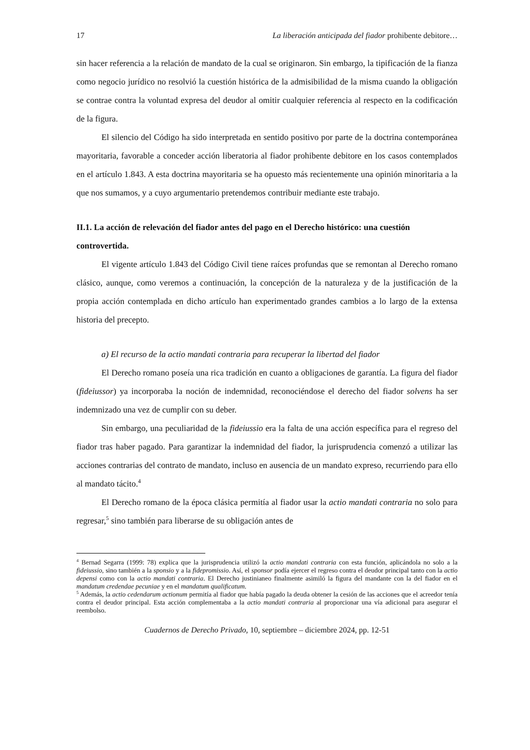17 La liberación anticipada del fiador prohibente debitore…
sin hacer referencia a la relación de mandato de la cual se originaron. Sin embargo, la tipificación de la fianza como negocio jurídico no resolvió la cuestión histórica de la admisibilidad de la misma cuando la obligación se contrae contra la voluntad expresa del deudor al omitir cualquier referencia al respecto en la codificación de la figura.
El silencio del Código ha sido interpretada en sentido positivo por parte de la doctrina contemporánea mayoritaria, favorable a conceder acción liberatoria al fiador prohibente debitore en los casos contemplados en el artículo 1.843. A esta doctrina mayoritaria se ha opuesto más recientemente una opinión minoritaria a la que nos sumamos, y a cuyo argumentario pretendemos contribuir mediante este trabajo.
II.1. La acción de relevación del fiador antes del pago en el Derecho histórico: una cuestión controvertida.
El vigente artículo 1.843 del Código Civil tiene raíces profundas que se remontan al Derecho romano clásico, aunque, como veremos a continuación, la concepción de la naturaleza y de la justificación de la propia acción contemplada en dicho artículo han experimentado grandes cambios a lo largo de la extensa historia del precepto.
a) El recurso de la actio mandati contraria para recuperar la libertad del fiador
El Derecho romano poseía una rica tradición en cuanto a obligaciones de garantía. La figura del fiador (fideiussor) ya incorporaba la noción de indemnidad, reconociéndose el derecho del fiador solvens ha ser indemnizado una vez de cumplir con su deber.
Sin embargo, una peculiaridad de la fideiussio era la falta de una acción específica para el regreso del fiador tras haber pagado. Para garantizar la indemnidad del fiador, la jurisprudencia comenzó a utilizar las acciones contrarias del contrato de mandato, incluso en ausencia de un mandato expreso, recurriendo para ello al mandato tácito.<sup>4</sup>
El Derecho romano de la época clásica permitía al fiador usar la actio mandati contraria no solo para regresar,<sup>5</sup> sino también para liberarse de su obligación antes de
<sup>4</sup> Bernad Segarra (1999: 78) explica que la jurisprudencia utilizó la actio mandati contraria con esta función, aplicándola no solo a la fideiussio, sino también a la sponsio y a la fidepromissio. Así, el sponsor podía ejercer el regreso contra el deudor principal tanto con la actio depensi como con la actio mandati contraria. El Derecho justinianeo finalmente asimiló la figura del mandante con la del fiador en el mandatum credendae pecuniae y en el mandatum qualificatum.
<sup>5</sup> Además, la actio cedendarum actionum permitía al fiador que había pagado la deuda obtener la cesión de las acciones que el acreedor tenía contra el deudor principal. Esta acción complementaba a la actio mandati contraria al proporcionar una vía adicional para asegurar el reembolso.
Cuadernos de Derecho Privado, 10, septiembre – diciembre 2024, pp. 12-51